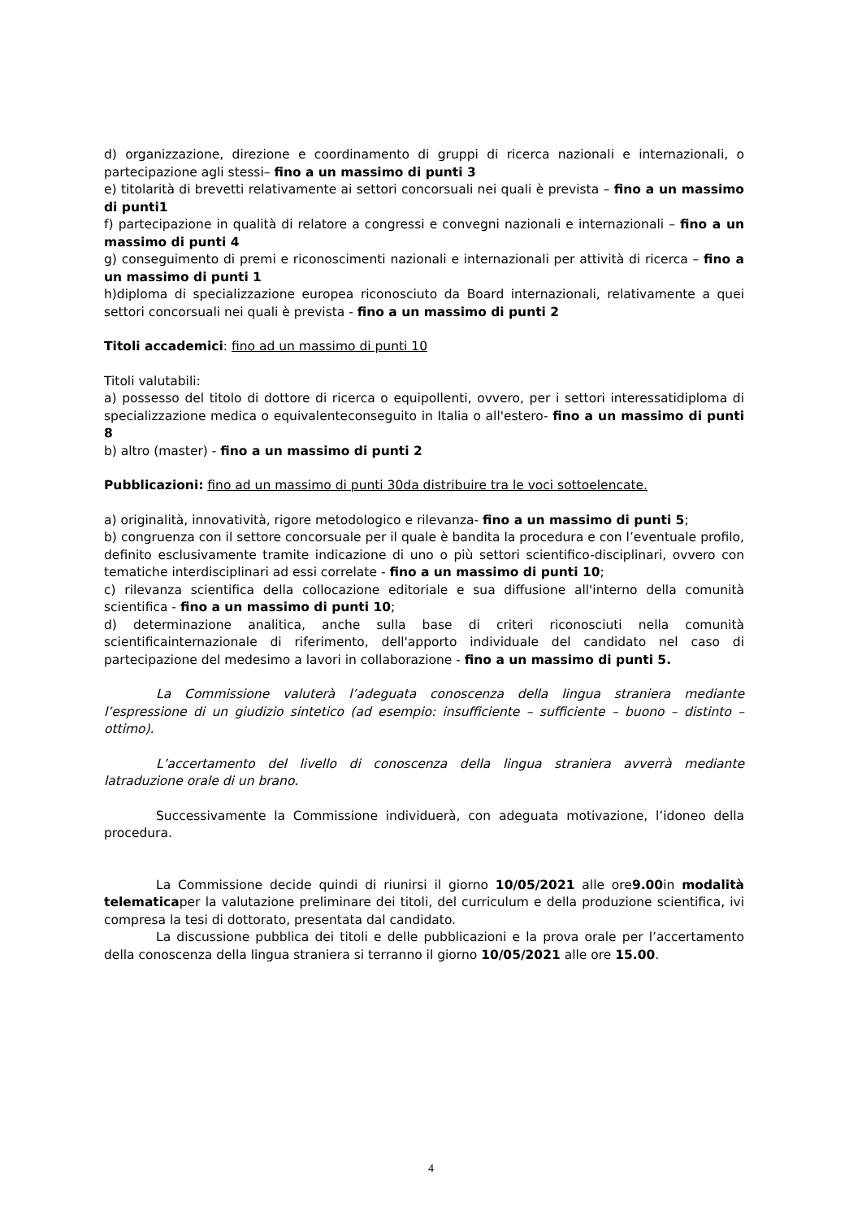d) organizzazione, direzione e coordinamento di gruppi di ricerca nazionali e internazionali, o partecipazione agli stessi– fino a un massimo di punti 3
e) titolarità di brevetti relativamente ai settori concorsuali nei quali è prevista – fino a un massimo di punti1
f) partecipazione in qualità di relatore a congressi e convegni nazionali e internazionali – fino a un massimo di punti 4
g) conseguimento di premi e riconoscimenti nazionali e internazionali per attività di ricerca – fino a un massimo di punti 1
h)diploma di specializzazione europea riconosciuto da Board internazionali, relativamente a quei settori concorsuali nei quali è prevista - fino a un massimo di punti 2
Titoli accademici: fino ad un massimo di punti 10
Titoli valutabili:
a) possesso del titolo di dottore di ricerca o equipollenti, ovvero, per i settori interessatidiploma di specializzazione medica o equivalenteconseguito in Italia o all'estero- fino a un massimo di punti 8
b) altro (master) - fino a un massimo di punti 2
Pubblicazioni: fino ad un massimo di punti 30da distribuire tra le voci sottoelencate.
a) originalità, innovatività, rigore metodologico e rilevanza- fino a un massimo di punti 5;
b) congruenza con il settore concorsuale per il quale è bandita la procedura e con l’eventuale profilo, definito esclusivamente tramite indicazione di uno o più settori scientifico-disciplinari, ovvero con tematiche interdisciplinari ad essi correlate - fino a un massimo di punti 10;
c) rilevanza scientifica della collocazione editoriale e sua diffusione all'interno della comunità scientifica - fino a un massimo di punti 10;
d) determinazione analitica, anche sulla base di criteri riconosciuti nella comunità scientificainternazionale di riferimento, dell'apporto individuale del candidato nel caso di partecipazione del medesimo a lavori in collaborazione - fino a un massimo di punti 5.
La Commissione valuterà l’adeguata conoscenza della lingua straniera mediante l’espressione di un giudizio sintetico (ad esempio: insufficiente – sufficiente – buono – distinto – ottimo).
L’accertamento del livello di conoscenza della lingua straniera avverrà mediante latraduzione orale di un brano.
Successivamente la Commissione individuerà, con adeguata motivazione, l’idoneo della procedura.
La Commissione decide quindi di riunirsi il giorno 10/05/2021 alle ore9.00in modalità telematicaper la valutazione preliminare dei titoli, del curriculum e della produzione scientifica, ivi compresa la tesi di dottorato, presentata dal candidato.
La discussione pubblica dei titoli e delle pubblicazioni e la prova orale per l’accertamento della conoscenza della lingua straniera si terranno il giorno 10/05/2021 alle ore 15.00.
4